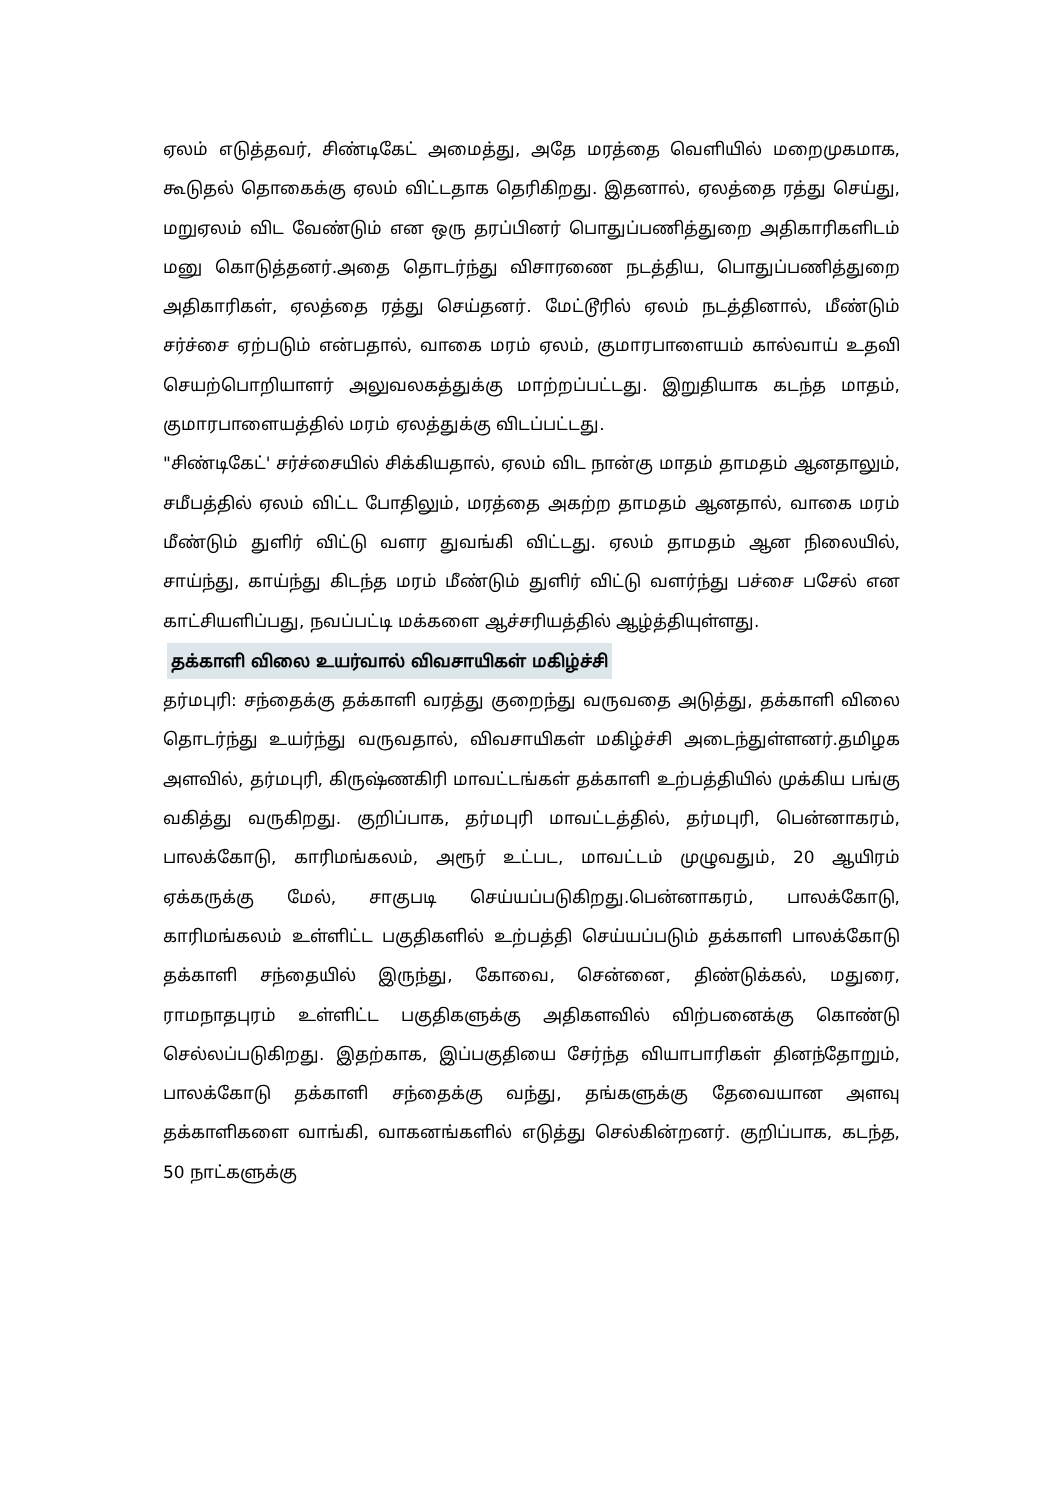ஏலம் எடுத்தவர், சிண்டிகேட் அமைத்து, அதே மரத்தை வெளியில் மறைமுகமாக, கூடுதல் தொகைக்கு ஏலம் விட்டதாக தெரிகிறது. இதனால், ஏலத்தை ரத்து செய்து, மறுஏலம் விட வேண்டும் என ஒரு தரப்பினர் பொதுப்பணித்துறை அதிகாரிகளிடம் மனு கொடுத்தனர்.அதை தொடர்ந்து விசாரணை நடத்திய, பொதுப்பணித்துறை அதிகாரிகள், ஏலத்தை ரத்து செய்தனர். மேட்டூரில் ஏலம் நடத்தினால், மீண்டும் சர்ச்சை ஏற்படும் என்பதால், வாகை மரம் ஏலம், குமாரபாளையம் கால்வாய் உதவி செயற்பொறியாளர் அலுவலகத்துக்கு மாற்றப்பட்டது. இறுதியாக கடந்த மாதம், குமாரபாளையத்தில் மரம் ஏலத்துக்கு விடப்பட்டது.
"சிண்டிகேட்' சர்ச்சையில் சிக்கியதால், ஏலம் விட நான்கு மாதம் தாமதம் ஆனதாலும், சமீபத்தில் ஏலம் விட்ட போதிலும், மரத்தை அகற்ற தாமதம் ஆனதால், வாகை மரம் மீண்டும் துளிர் விட்டு வளர துவங்கி விட்டது. ஏலம் தாமதம் ஆன நிலையில், சாய்ந்து, காய்ந்து கிடந்த மரம் மீண்டும் துளிர் விட்டு வளர்ந்து பச்சை பசேல் என காட்சியளிப்பது, நவப்பட்டி மக்களை ஆச்சரியத்தில் ஆழ்த்தியுள்ளது.
தக்காளி விலை உயர்வால் விவசாயிகள் மகிழ்ச்சி
தர்மபுரி: சந்தைக்கு தக்காளி வரத்து குறைந்து வருவதை அடுத்து, தக்காளி விலை தொடர்ந்து உயர்ந்து வருவதால், விவசாயிகள் மகிழ்ச்சி அடைந்துள்ளனர்.தமிழக அளவில், தர்மபுரி, கிருஷ்ணகிரி மாவட்டங்கள் தக்காளி உற்பத்தியில் முக்கிய பங்கு வகித்து வருகிறது. குறிப்பாக, தர்மபுரி மாவட்டத்தில், தர்மபுரி, பென்னாகரம், பாலக்கோடு, காரிமங்கலம், அரூர் உட்பட, மாவட்டம் முழுவதும், 20 ஆயிரம் ஏக்கருக்கு மேல், சாகுபடி செய்யப்படுகிறது.பென்னாகரம், பாலக்கோடு, காரிமங்கலம் உள்ளிட்ட பகுதிகளில் உற்பத்தி செய்யப்படும் தக்காளி பாலக்கோடு தக்காளி சந்தையில் இருந்து, கோவை, சென்னை, திண்டுக்கல், மதுரை, ராமநாதபுரம் உள்ளிட்ட பகுதிகளுக்கு அதிகளவில் விற்பனைக்கு கொண்டு செல்லப்படுகிறது. இதற்காக, இப்பகுதியை சேர்ந்த வியாபாரிகள் தினந்தோறும், பாலக்கோடு தக்காளி சந்தைக்கு வந்து, தங்களுக்கு தேவையான அளவு தக்காளிகளை வாங்கி, வாகனங்களில் எடுத்து செல்கின்றனர். குறிப்பாக, கடந்த, 50 நாட்களுக்கு